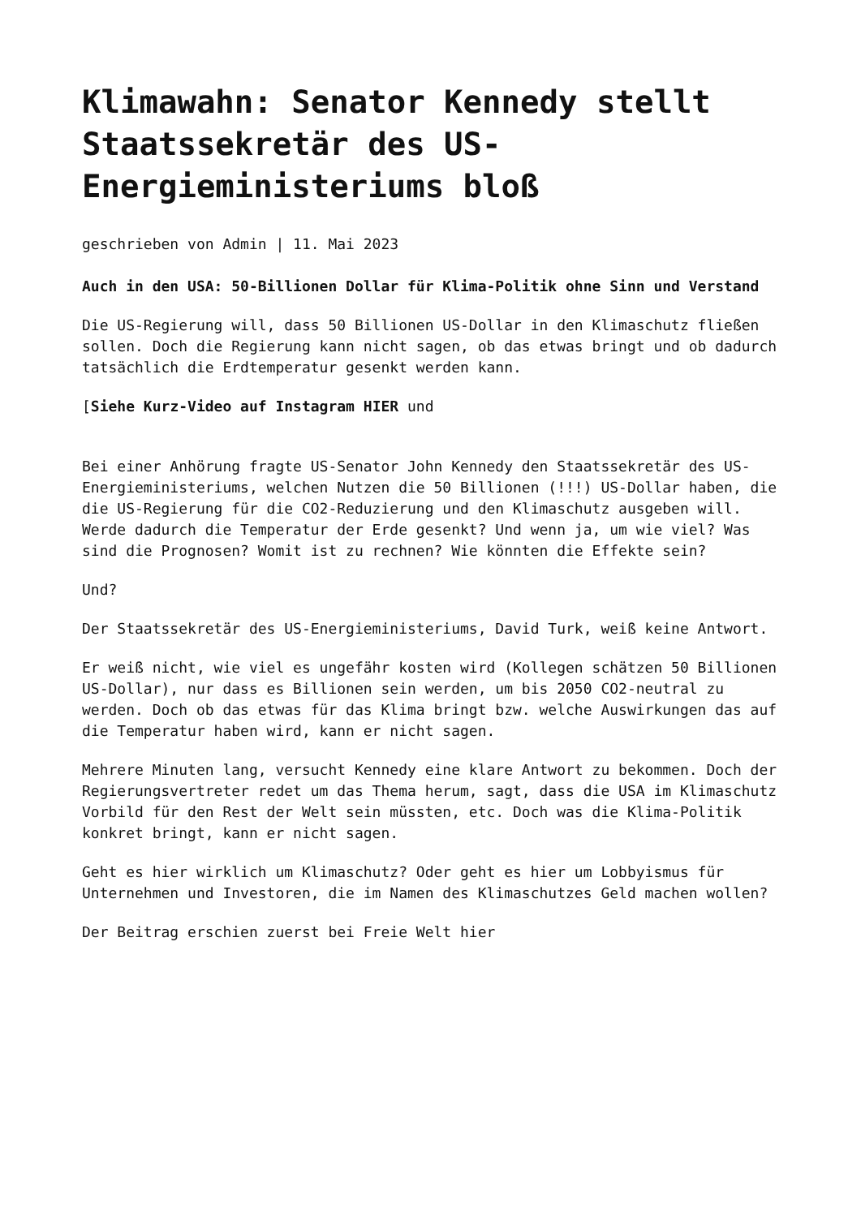Klimawahn: Senator Kennedy stellt Staatssekretär des US-Energieministeriums bloß
geschrieben von Admin | 11. Mai 2023
Auch in den USA: 50-Billionen Dollar für Klima-Politik ohne Sinn und Verstand
Die US-Regierung will, dass 50 Billionen US-Dollar in den Klimaschutz fließen sollen. Doch die Regierung kann nicht sagen, ob das etwas bringt und ob dadurch tatsächlich die Erdtemperatur gesenkt werden kann.
[Siehe Kurz-Video auf Instagram HIER und
Bei einer Anhörung fragte US-Senator John Kennedy den Staatssekretär des US-Energieministeriums, welchen Nutzen die 50 Billionen (!!!) US-Dollar haben, die die US-Regierung für die CO2-Reduzierung und den Klimaschutz ausgeben will. Werde dadurch die Temperatur der Erde gesenkt? Und wenn ja, um wie viel? Was sind die Prognosen? Womit ist zu rechnen? Wie könnten die Effekte sein?
Und?
Der Staatssekretär des US-Energieministeriums, David Turk, weiß keine Antwort.
Er weiß nicht, wie viel es ungefähr kosten wird (Kollegen schätzen 50 Billionen US-Dollar), nur dass es Billionen sein werden, um bis 2050 CO2-neutral zu werden. Doch ob das etwas für das Klima bringt bzw. welche Auswirkungen das auf die Temperatur haben wird, kann er nicht sagen.
Mehrere Minuten lang, versucht Kennedy eine klare Antwort zu bekommen. Doch der Regierungsvertreter redet um das Thema herum, sagt, dass die USA im Klimaschutz Vorbild für den Rest der Welt sein müssten, etc. Doch was die Klima-Politik konkret bringt, kann er nicht sagen.
Geht es hier wirklich um Klimaschutz? Oder geht es hier um Lobbyismus für Unternehmen und Investoren, die im Namen des Klimaschutzes Geld machen wollen?
Der Beitrag erschien zuerst bei Freie Welt hier